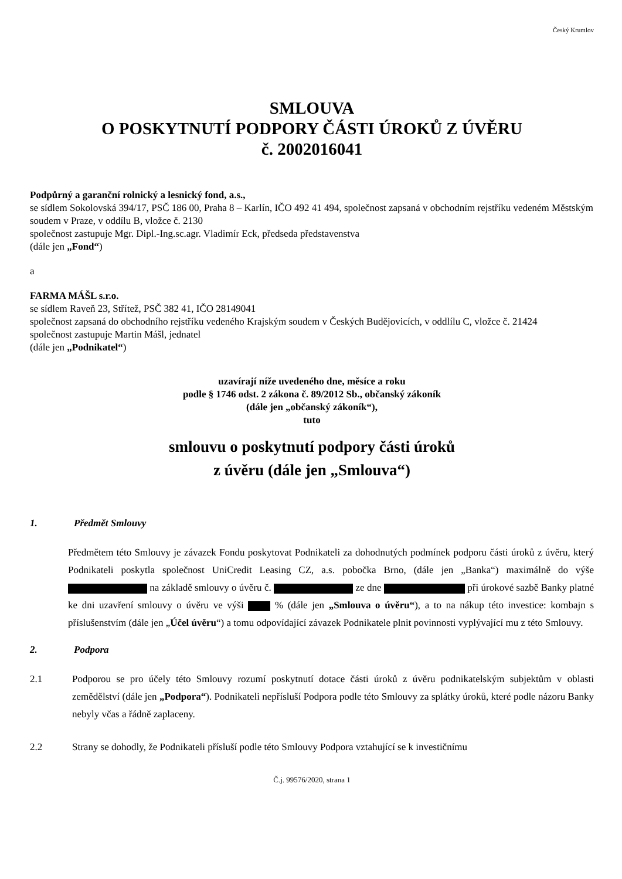Český Krumlov
SMLOUVA
O POSKYTNUTÍ PODPORY ČÁSTI ÚROKŮ Z ÚVĚRU
č. 2002016041
Podpůrný a garanční rolnický a lesnický fond, a.s.,
se sídlem Sokolovská 394/17, PSČ 186 00, Praha 8 – Karlín, IČO 492 41 494, společnost zapsaná v obchodním rejstříku vedeném Městským soudem v Praze, v oddílu B, vložce č. 2130
společnost zastupuje Mgr. Dipl.-Ing.sc.agr. Vladimír Eck, předseda představenstva
(dále jen „Fond“)
a
FARMA MÁŠL s.r.o.
se sídlem Raveň 23, Střítež, PSČ 382 41, IČO 28149041
společnost zapsaná do obchodního rejstříku vedeného Krajským soudem v Českých Budějovicích, v oddlílu C, vložce č. 21424
společnost zastupuje Martin Mášl, jednatel
(dále jen „Podnikatel“)
uzavírají níže uvedeného dne, měsíce a roku
podle § 1746 odst. 2 zákona č. 89/2012 Sb., občanský zákoník
(dále jen „občanský zákoník“),
tuto
smlouvu o poskytnutí podpory části úroků
z úvěru (dále jen „Smlouva“)
1. Předmět Smlouvy
Předmětem této Smlouvy je závazek Fondu poskytovat Podnikateli za dohodnutých podmínek podporu části úroků z úvěru, který Podnikateli poskytla společnost UniCredit Leasing CZ, a.s. pobočka Brno, (dále jen „Banka“) maximálně do výše na základě smlouvy o úvěru č. ze dne při úrokové sazbě Banky platné ke dni uzavření smlouvy o úvěru ve výši % (dále jen „Smlouva o úvěru“), a to na nákup této investice: kombajn s příslušenstvím (dále jen „Účel úvěru“) a tomu odpovídající závazek Podnikatele plnit povinnosti vyplývající mu z této Smlouvy.
2. Podpora
2.1 Podporou se pro účely této Smlouvy rozumí poskytnutí dotace části úroků z úvěru podnikatelským subjektům v oblasti zemědělství (dále jen „Podpora“). Podnikateli nepřísluší Podpora podle této Smlouvy za splátky úroků, které podle názoru Banky nebyly včas a řádně zaplaceny.
2.2 Strany se dohodly, že Podnikateli přísluší podle této Smlouvy Podpora vztahující se k investičnímu
Č.j. 99576/2020, strana 1